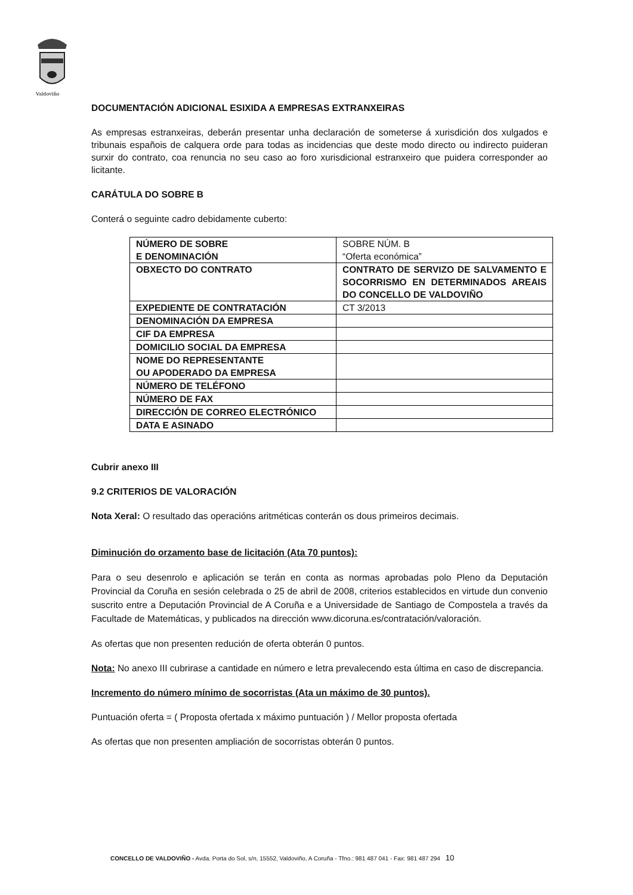Valdoviño
DOCUMENTACIÓN ADICIONAL ESIXIDA A EMPRESAS EXTRANXEIRAS
As empresas estranxeiras, deberán presentar unha declaración de someterse á xurisdición dos xulgados e tribunais españois de calquera orde para todas as incidencias que deste modo directo ou indirecto puideran surxir do contrato, coa renuncia no seu caso ao foro xurisdicional estranxeiro que puidera corresponder ao licitante.
CARÁTULA DO SOBRE B
Conterá o seguinte cadro debidamente cuberto:
| NÚMERO DE SOBRE E DENOMINACIÓN | SOBRE NÚM. B “Oferta económica” |
| OBXECTO DO CONTRATO | CONTRATO DE SERVIZO DE SALVAMENTO E SOCORRISMO EN DETERMINADOS AREAIS DO CONCELLO DE VALDOVIÑO |
| EXPEDIENTE DE CONTRATACIÓN | CT 3/2013 |
| DENOMINACIÓN DA EMPRESA | |
| CIF DA EMPRESA | |
| DOMICILIO SOCIAL DA EMPRESA | |
| NOME DO REPRESENTANTE OU APODERADO DA EMPRESA | |
| NÚMERO DE TELÉFONO | |
| NÚMERO DE FAX | |
| DIRECCIÓN DE CORREO ELECTRÓNICO | |
| DATA E ASINADO | |
Cubrir anexo III
9.2 CRITERIOS DE VALORACIÓN
Nota Xeral: O resultado das operacións aritméticas conterán os dous primeiros decimais.
Diminución do orzamento base de licitación (Ata 70 puntos):
Para o seu desenrolo e aplicación se terán en conta as normas aprobadas polo Pleno da Deputación Provincial da Coruña en sesión celebrada o 25 de abril de 2008, criterios establecidos en virtude dun convenio suscrito entre a Deputación Provincial de A Coruña e a Universidade de Santiago de Compostela a través da Facultade de Matemáticas, y publicados na dirección www.dicoruna.es/contratación/valoración.
As ofertas que non presenten redución de oferta obterán 0 puntos.
Nota: No anexo III cubrirase a cantidade en número e letra prevalecendo esta última en caso de discrepancia.
Incremento do número mínimo de socorristas (Ata un máximo de 30 puntos).
Puntuación oferta = ( Proposta ofertada x máximo puntuación ) / Mellor proposta ofertada
As ofertas que non presenten ampliación de socorristas obterán 0 puntos.
CONCELLO DE VALDOVIÑO - Avda. Porta do Sol, s/n, 15552, Valdoviño, A Coruña - Tfno.: 981 487 041 - Fax: 981 487 294 10